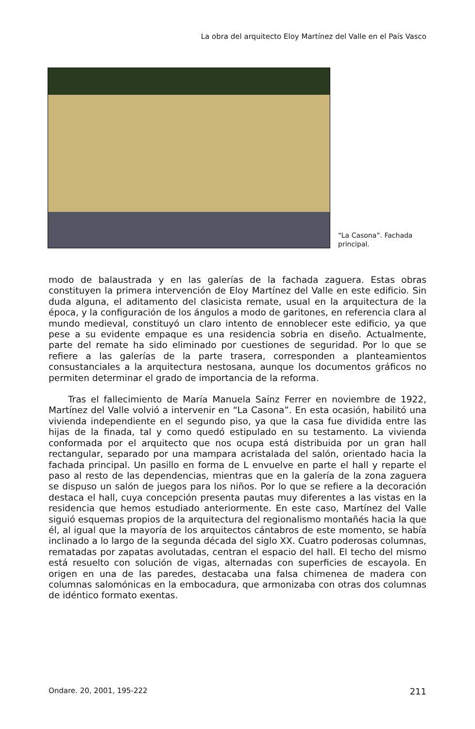La obra del arquitecto Eloy Martínez del Valle en el País Vasco
“La Casona”. Fachada principal.
modo de balaustrada y en las galerías de la fachada zaguera. Estas obras constituyen la primera intervención de Eloy Martínez del Valle en este edificio. Sin duda alguna, el aditamento del clasicista remate, usual en la arquitectura de la época, y la configuración de los ángulos a modo de garitones, en referencia clara al mundo medieval, constituyó un claro intento de ennoblecer este edificio, ya que pese a su evidente empaque es una residencia sobria en diseño. Actualmente, parte del remate ha sido eliminado por cuestiones de seguridad. Por lo que se refiere a las galerías de la parte trasera, corresponden a planteamientos consustanciales a la arquitectura nestosana, aunque los documentos gráficos no permiten determinar el grado de importancia de la reforma.
Tras el fallecimiento de María Manuela Saínz Ferrer en noviembre de 1922, Martínez del Valle volvió a intervenir en “La Casona”. En esta ocasión, habilitó una vivienda independiente en el segundo piso, ya que la casa fue dividida entre las hijas de la finada, tal y como quedó estipulado en su testamento. La vivienda conformada por el arquitecto que nos ocupa está distribuida por un gran hall rectangular, separado por una mampara acristalada del salón, orientado hacia la fachada principal. Un pasillo en forma de L envuelve en parte el hall y reparte el paso al resto de las dependencias, mientras que en la galería de la zona zaguera se dispuso un salón de juegos para los niños. Por lo que se refiere a la decoración destaca el hall, cuya concepción presenta pautas muy diferentes a las vistas en la residencia que hemos estudiado anteriormente. En este caso, Martínez del Valle siguió esquemas propios de la arquitectura del regionalismo montañés hacia la que él, al igual que la mayoría de los arquitectos cántabros de este momento, se había inclinado a lo largo de la segunda década del siglo XX. Cuatro poderosas columnas, rematadas por zapatas avolutadas, centran el espacio del hall. El techo del mismo está resuelto con solución de vigas, alternadas con superficies de escayola. En origen en una de las paredes, destacaba una falsa chimenea de madera con columnas salomónicas en la embocadura, que armonizaba con otras dos columnas de idéntico formato exentas.
Ondare. 20, 2001, 195-222 211